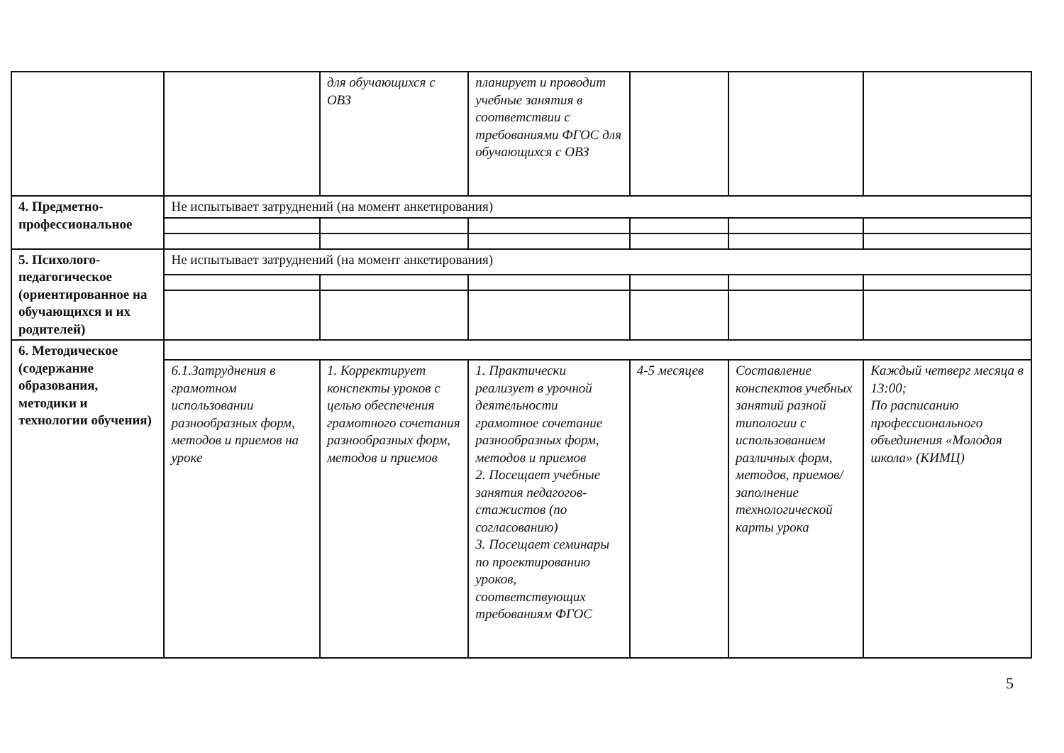| | | для обучающихся с ОВЗ | планирует и проводит учебные занятия в соответствии с требованиями ФГОС для обучающихся с ОВЗ | | | |
| 4. Предметно-профессиональное | Не испытывает затруднений (на момент анкетирования) | | | | | |
| 5. Психолого-педагогическое (ориентированное на обучающихся и их родителей) | Не испытывает затруднений (на момент анкетирования) | | | | | |
| 6. Методическое (содержание образования, методики и технологии обучения) | | | | | | |
| | 6.1.Затруднения в грамотном использовании разнообразных форм, методов и приемов на уроке | 1. Корректирует конспекты уроков с целью обеспечения грамотного сочетания разнообразных форм, методов и приемов | 1. Практически реализует в урочной деятельности грамотное сочетание разнообразных форм, методов и приемов 2. Посещает учебные занятия педагогов-стажистов (по согласованию) 3. Посещает семинары по проектированию уроков, соответствующих требованиям ФГОС | 4-5 месяцев | Составление конспектов учебных занятий разной типологии с использованием различных форм, методов, приемов/ заполнение технологической карты урока | Каждый четверг месяца в 13:00; По расписанию профессионального объединения «Молодая школа» (КИМЦ) |
5